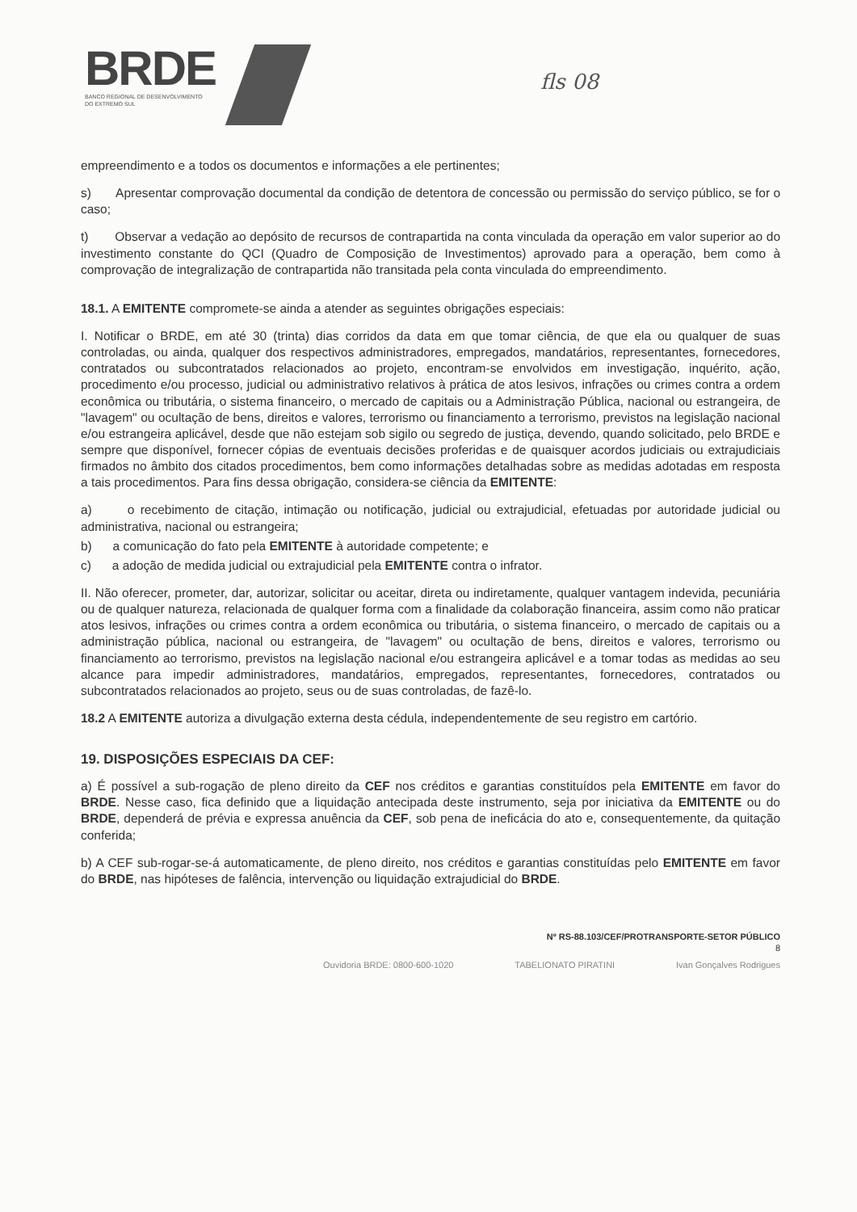BRDE
BANCO REGIONAL DE DESENVOLVIMENTO
DO EXTREMO SUL
fls 08
empreendimento e a todos os documentos e informações a ele pertinentes;
s) Apresentar comprovação documental da condição de detentora de concessão ou permissão do serviço público, se for o caso;
t) Observar a vedação ao depósito de recursos de contrapartida na conta vinculada da operação em valor superior ao do investimento constante do QCI (Quadro de Composição de Investimentos) aprovado para a operação, bem como à comprovação de integralização de contrapartida não transitada pela conta vinculada do empreendimento.
18.1. A EMITENTE compromete-se ainda a atender as seguintes obrigações especiais:
I. Notificar o BRDE, em até 30 (trinta) dias corridos da data em que tomar ciência, de que ela ou qualquer de suas controladas, ou ainda, qualquer dos respectivos administradores, empregados, mandatários, representantes, fornecedores, contratados ou subcontratados relacionados ao projeto, encontram-se envolvidos em investigação, inquérito, ação, procedimento e/ou processo, judicial ou administrativo relativos à prática de atos lesivos, infrações ou crimes contra a ordem econômica ou tributária, o sistema financeiro, o mercado de capitais ou a Administração Pública, nacional ou estrangeira, de "lavagem" ou ocultação de bens, direitos e valores, terrorismo ou financiamento a terrorismo, previstos na legislação nacional e/ou estrangeira aplicável, desde que não estejam sob sigilo ou segredo de justiça, devendo, quando solicitado, pelo BRDE e sempre que disponível, fornecer cópias de eventuais decisões proferidas e de quaisquer acordos judiciais ou extrajudiciais firmados no âmbito dos citados procedimentos, bem como informações detalhadas sobre as medidas adotadas em resposta a tais procedimentos. Para fins dessa obrigação, considera-se ciência da EMITENTE:
a) o recebimento de citação, intimação ou notificação, judicial ou extrajudicial, efetuadas por autoridade judicial ou administrativa, nacional ou estrangeira;
b) a comunicação do fato pela EMITENTE à autoridade competente; e
c) a adoção de medida judicial ou extrajudicial pela EMITENTE contra o infrator.
II. Não oferecer, prometer, dar, autorizar, solicitar ou aceitar, direta ou indiretamente, qualquer vantagem indevida, pecuniária ou de qualquer natureza, relacionada de qualquer forma com a finalidade da colaboração financeira, assim como não praticar atos lesivos, infrações ou crimes contra a ordem econômica ou tributária, o sistema financeiro, o mercado de capitais ou a administração pública, nacional ou estrangeira, de "lavagem" ou ocultação de bens, direitos e valores, terrorismo ou financiamento ao terrorismo, previstos na legislação nacional e/ou estrangeira aplicável e a tomar todas as medidas ao seu alcance para impedir administradores, mandatários, empregados, representantes, fornecedores, contratados ou subcontratados relacionados ao projeto, seus ou de suas controladas, de fazê-lo.
18.2 A EMITENTE autoriza a divulgação externa desta cédula, independentemente de seu registro em cartório.
19. DISPOSIÇÕES ESPECIAIS DA CEF:
a) É possível a sub-rogação de pleno direito da CEF nos créditos e garantias constituídos pela EMITENTE em favor do BRDE. Nesse caso, fica definido que a liquidação antecipada deste instrumento, seja por iniciativa da EMITENTE ou do BRDE, dependerá de prévia e expressa anuência da CEF, sob pena de ineficácia do ato e, consequentemente, da quitação conferida;
b) A CEF sub-rogar-se-á automaticamente, de pleno direito, nos créditos e garantias constituídas pelo EMITENTE em favor do BRDE, nas hipóteses de falência, intervenção ou liquidação extrajudicial do BRDE.
Nº RS-88.103/CEF/PROTRANSPORTE-SETOR PÚBLICO
8
Ouvidoria BRDE: 0800-600-1020 TABELIONATO PIRATINI Ivan Gonçalves Rodrigues